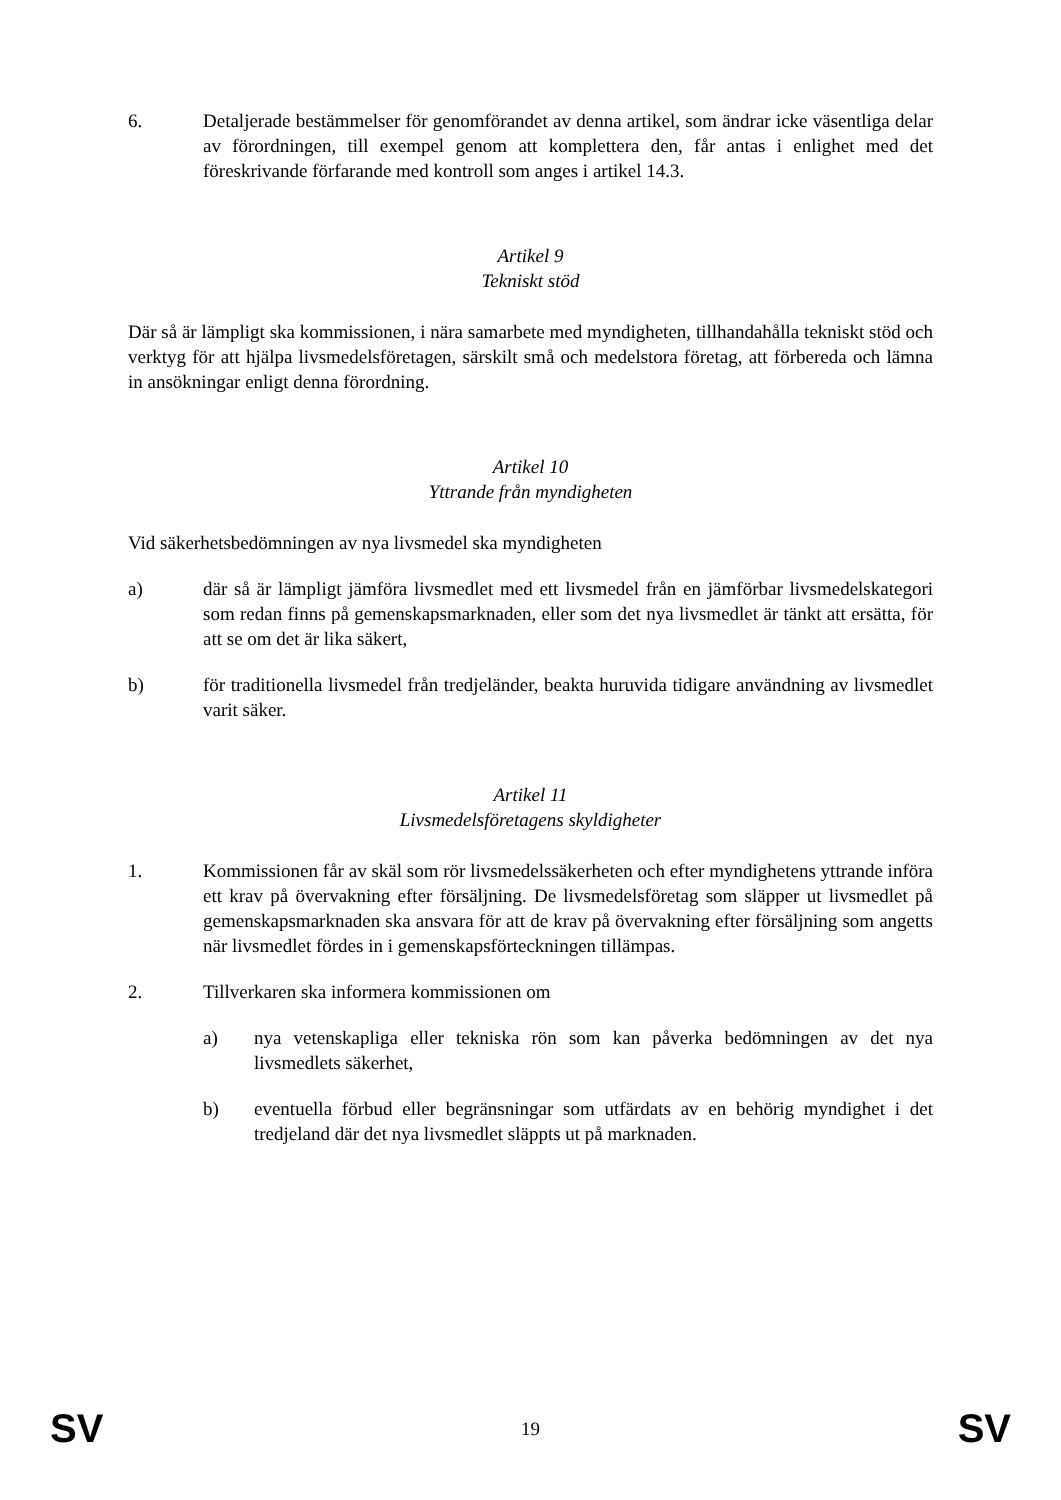6. Detaljerade bestämmelser för genomförandet av denna artikel, som ändrar icke väsentliga delar av förordningen, till exempel genom att komplettera den, får antas i enlighet med det föreskrivande förfarande med kontroll som anges i artikel 14.3.
Artikel 9
Tekniskt stöd
Där så är lämpligt ska kommissionen, i nära samarbete med myndigheten, tillhandahålla tekniskt stöd och verktyg för att hjälpa livsmedelsföretagen, särskilt små och medelstora företag, att förbereda och lämna in ansökningar enligt denna förordning.
Artikel 10
Yttrande från myndigheten
Vid säkerhetsbedömningen av nya livsmedel ska myndigheten
a) där så är lämpligt jämföra livsmedlet med ett livsmedel från en jämförbar livsmedelskategori som redan finns på gemenskapsmarknaden, eller som det nya livsmedlet är tänkt att ersätta, för att se om det är lika säkert,
b) för traditionella livsmedel från tredjeländer, beakta huruvida tidigare användning av livsmedlet varit säker.
Artikel 11
Livsmedelsföretagens skyldigheter
1. Kommissionen får av skäl som rör livsmedelssäkerheten och efter myndighetens yttrande införa ett krav på övervakning efter försäljning. De livsmedelsföretag som släpper ut livsmedlet på gemenskapsmarknaden ska ansvara för att de krav på övervakning efter försäljning som angetts när livsmedlet fördes in i gemenskapsförteckningen tillämpas.
2. Tillverkaren ska informera kommissionen om
a) nya vetenskapliga eller tekniska rön som kan påverka bedömningen av det nya livsmedlets säkerhet,
b) eventuella förbud eller begränsningar som utfärdats av en behörig myndighet i det tredjeland där det nya livsmedlet släppts ut på marknaden.
SV 19 SV